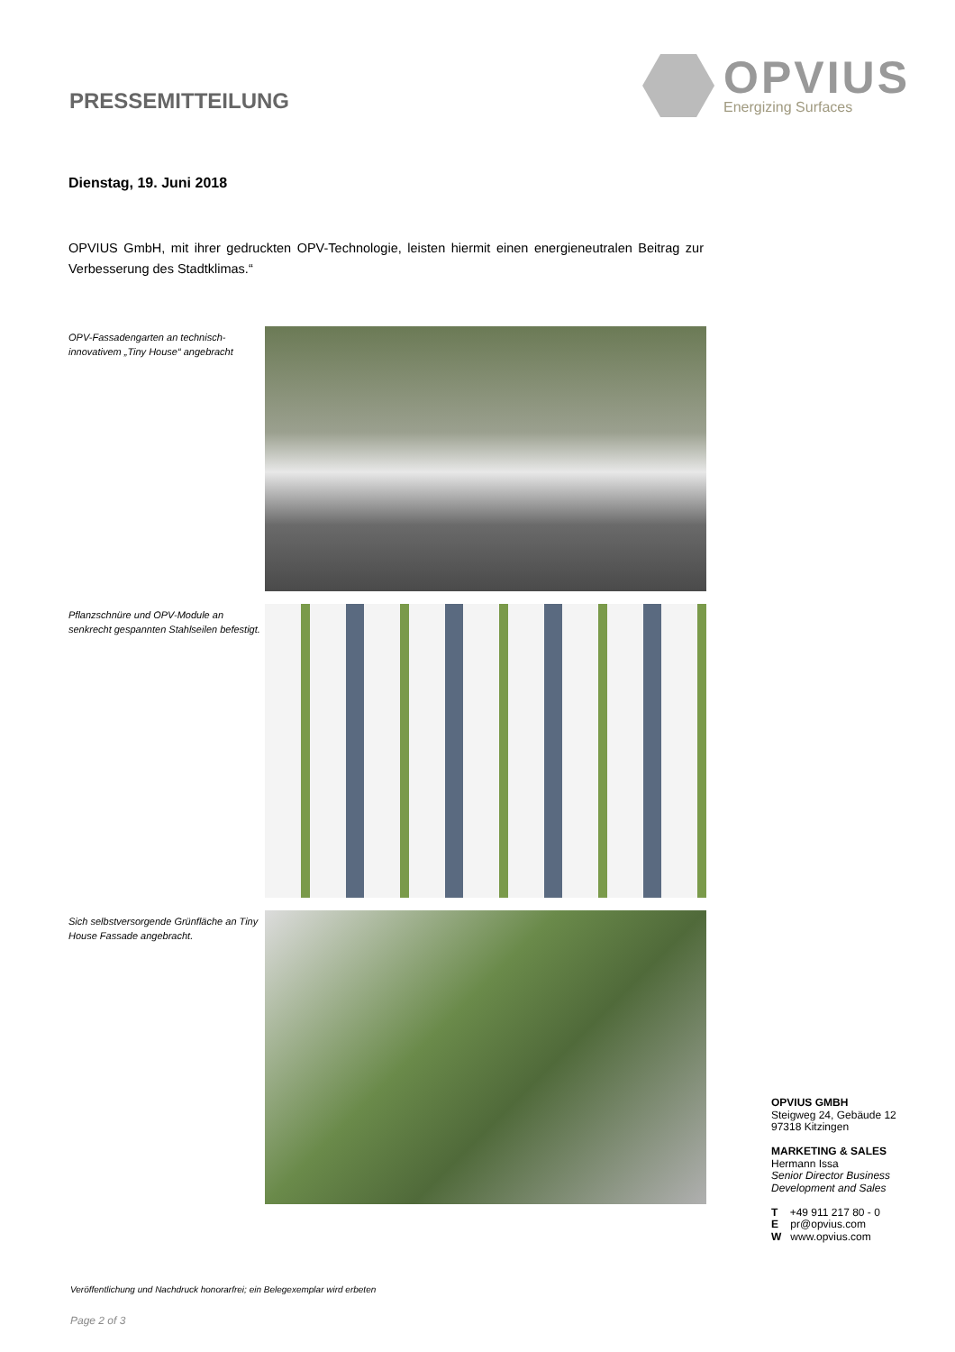PRESSEMITTEILUNG
OPVIUS
Energizing Surfaces
Dienstag, 19. Juni 2018
OPVIUS GmbH, mit ihrer gedruckten OPV-Technologie, leisten hiermit einen energieneutralen Beitrag zur Verbesserung des Stadtklimas.“
OPV-Fassadengarten an technisch-innovativem „Tiny House“ angebracht
Pflanzschnüre und OPV-Module an senkrecht gespannten Stahlseilen befestigt.
Sich selbstversorgende Grünfläche an Tiny House Fassade angebracht.
OPVIUS GMBH
Steigweg 24, Gebäude 12
97318 Kitzingen
MARKETING & SALES
Hermann Issa
Senior Director Business
Development and Sales
T +49 911 217 80 - 0
E pr@opvius.com
W www.opvius.com
Veröffentlichung und Nachdruck honorarfrei; ein Belegexemplar wird erbeten
Page 2 of 3